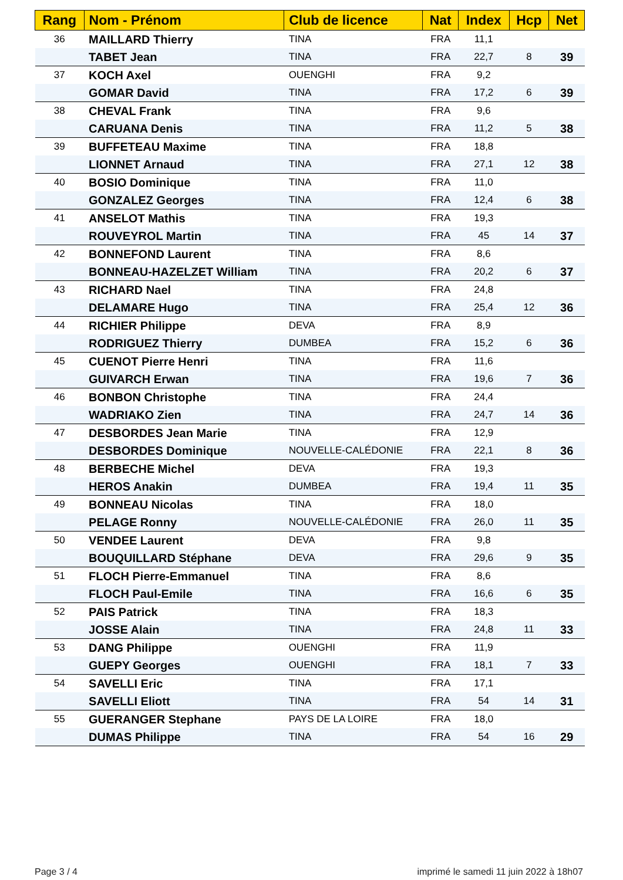| Rang | Nom - Prénom | Club de licence | Nat | Index | Hcp | Net |
| --- | --- | --- | --- | --- | --- | --- |
| 36 | MAILLARD Thierry | TINA | FRA | 11,1 | | |
| | TABET Jean | TINA | FRA | 22,7 | 8 | 39 |
| 37 | KOCH Axel | OUENGHI | FRA | 9,2 | | |
| | GOMAR David | TINA | FRA | 17,2 | 6 | 39 |
| 38 | CHEVAL Frank | TINA | FRA | 9,6 | | |
| | CARUANA Denis | TINA | FRA | 11,2 | 5 | 38 |
| 39 | BUFFETEAU Maxime | TINA | FRA | 18,8 | | |
| | LIONNET Arnaud | TINA | FRA | 27,1 | 12 | 38 |
| 40 | BOSIO Dominique | TINA | FRA | 11,0 | | |
| | GONZALEZ Georges | TINA | FRA | 12,4 | 6 | 38 |
| 41 | ANSELOT Mathis | TINA | FRA | 19,3 | | |
| | ROUVEYROL Martin | TINA | FRA | 45 | 14 | 37 |
| 42 | BONNEFOND Laurent | TINA | FRA | 8,6 | | |
| | BONNEAU-HAZELZET William | TINA | FRA | 20,2 | 6 | 37 |
| 43 | RICHARD Nael | TINA | FRA | 24,8 | | |
| | DELAMARE Hugo | TINA | FRA | 25,4 | 12 | 36 |
| 44 | RICHIER Philippe | DEVA | FRA | 8,9 | | |
| | RODRIGUEZ Thierry | DUMBEA | FRA | 15,2 | 6 | 36 |
| 45 | CUENOT Pierre Henri | TINA | FRA | 11,6 | | |
| | GUIVARCH Erwan | TINA | FRA | 19,6 | 7 | 36 |
| 46 | BONBON Christophe | TINA | FRA | 24,4 | | |
| | WADRIAKO Zien | TINA | FRA | 24,7 | 14 | 36 |
| 47 | DESBORDES Jean Marie | TINA | FRA | 12,9 | | |
| | DESBORDES Dominique | NOUVELLE-CALÉDONIE | FRA | 22,1 | 8 | 36 |
| 48 | BERBECHE Michel | DEVA | FRA | 19,3 | | |
| | HEROS Anakin | DUMBEA | FRA | 19,4 | 11 | 35 |
| 49 | BONNEAU Nicolas | TINA | FRA | 18,0 | | |
| | PELAGE Ronny | NOUVELLE-CALÉDONIE | FRA | 26,0 | 11 | 35 |
| 50 | VENDEE Laurent | DEVA | FRA | 9,8 | | |
| | BOUQUILLARD Stéphane | DEVA | FRA | 29,6 | 9 | 35 |
| 51 | FLOCH Pierre-Emmanuel | TINA | FRA | 8,6 | | |
| | FLOCH Paul-Emile | TINA | FRA | 16,6 | 6 | 35 |
| 52 | PAIS Patrick | TINA | FRA | 18,3 | | |
| | JOSSE Alain | TINA | FRA | 24,8 | 11 | 33 |
| 53 | DANG Philippe | OUENGHI | FRA | 11,9 | | |
| | GUEPY Georges | OUENGHI | FRA | 18,1 | 7 | 33 |
| 54 | SAVELLI Eric | TINA | FRA | 17,1 | | |
| | SAVELLI Eliott | TINA | FRA | 54 | 14 | 31 |
| 55 | GUERANGER Stephane | PAYS DE LA LOIRE | FRA | 18,0 | | |
| | DUMAS Philippe | TINA | FRA | 54 | 16 | 29 |
Page 3 / 4
imprimé le samedi 11 juin 2022 à 18h07